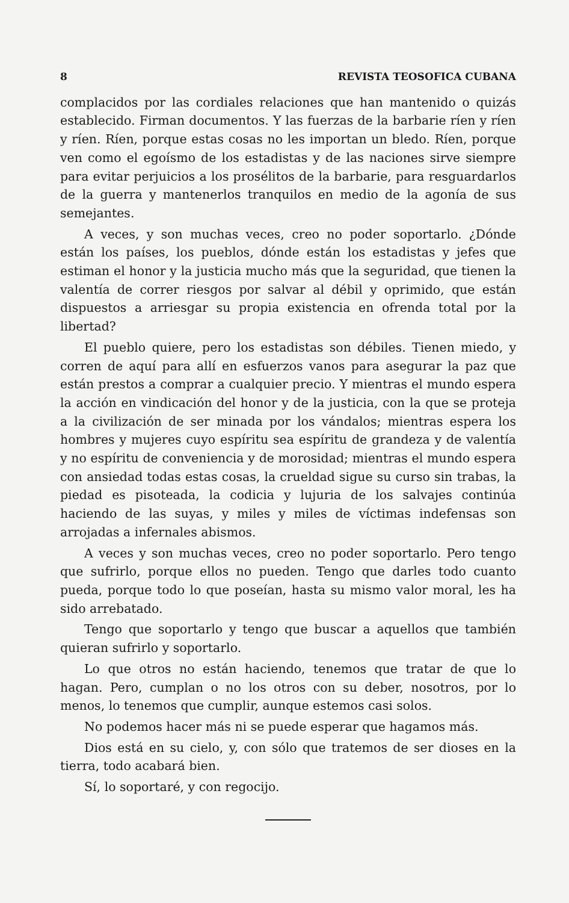8 REVISTA TEOSOFICA CUBANA
complacidos por las cordiales relaciones que han mantenido o quizás establecido. Firman documentos. Y las fuerzas de la barbarie ríen y ríen y ríen. Ríen, porque estas cosas no les importan un bledo. Ríen, porque ven como el egoísmo de los estadistas y de las naciones sirve siempre para evitar perjuicios a los prosélitos de la barbarie, para resguardarlos de la guerra y mantenerlos tranquilos en medio de la agonía de sus semejantes.
A veces, y son muchas veces, creo no poder soportarlo. ¿Dónde están los países, los pueblos, dónde están los estadistas y jefes que estiman el honor y la justicia mucho más que la seguridad, que tienen la valentía de correr riesgos por salvar al débil y oprimido, que están dispuestos a arriesgar su propia existencia en ofrenda total por la libertad?
El pueblo quiere, pero los estadistas son débiles. Tienen miedo, y corren de aquí para allí en esfuerzos vanos para asegurar la paz que están prestos a comprar a cualquier precio. Y mientras el mundo espera la acción en vindicación del honor y de la justicia, con la que se proteja a la civilización de ser minada por los vándalos; mientras espera los hombres y mujeres cuyo espíritu sea espíritu de grandeza y de valentía y no espíritu de conveniencia y de morosidad; mientras el mundo espera con ansiedad todas estas cosas, la crueldad sigue su curso sin trabas, la piedad es pisoteada, la codicia y lujuria de los salvajes continúa haciendo de las suyas, y miles y miles de víctimas indefensas son arrojadas a infernales abismos.
A veces y son muchas veces, creo no poder soportarlo. Pero tengo que sufrirlo, porque ellos no pueden. Tengo que darles todo cuanto pueda, porque todo lo que poseían, hasta su mismo valor moral, les ha sido arrebatado.
Tengo que soportarlo y tengo que buscar a aquellos que también quieran sufrirlo y soportarlo.
Lo que otros no están haciendo, tenemos que tratar de que lo hagan. Pero, cumplan o no los otros con su deber, nosotros, por lo menos, lo tenemos que cumplir, aunque estemos casi solos.
No podemos hacer más ni se puede esperar que hagamos más.
Dios está en su cielo, y, con sólo que tratemos de ser dioses en la tierra, todo acabará bien.
Sí, lo soportaré, y con regocijo.